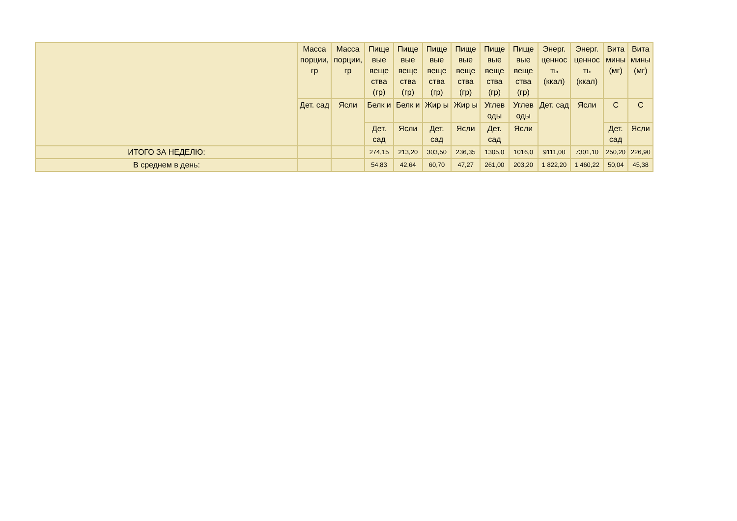| | Масса порции, гр | Масса порции, гр | Пище вые веще ства (гр) | Пище вые веще ства (гр) | Пище вые веще ства (гр) | Пище вые веще ства (гр) | Пище вые веще ства (гр) | Пище вые веще ства (гр) | Энерг. ценнос ть (ккал) | Энерг. ценнос ть (ккал) | Вита мины (мг) | Вита мины (мг) |
| --- | --- | --- | --- | --- | --- | --- | --- | --- | --- | --- | --- | --- |
| | Дет. сад | Ясли | Белк и | Белк и | Жир ы | Жир ы | Углев оды | Углев оды | Дет. сад | Ясли | С | С |
| | | | Дет. сад | Ясли | Дет. сад | Ясли | Дет. сад | Ясли | | | Дет. сад | Ясли |
| ИТОГО ЗА НЕДЕЛЮ: | | | 274,15 | 213,20 | 303,50 | 236,35 | 1305,0 | 1016,0 | 9111,00 | 7301,10 | 250,20 | 226,90 |
| В среднем в день: | | | 54,83 | 42,64 | 60,70 | 47,27 | 261,00 | 203,20 | 1 822,20 | 1 460,22 | 50,04 | 45,38 |